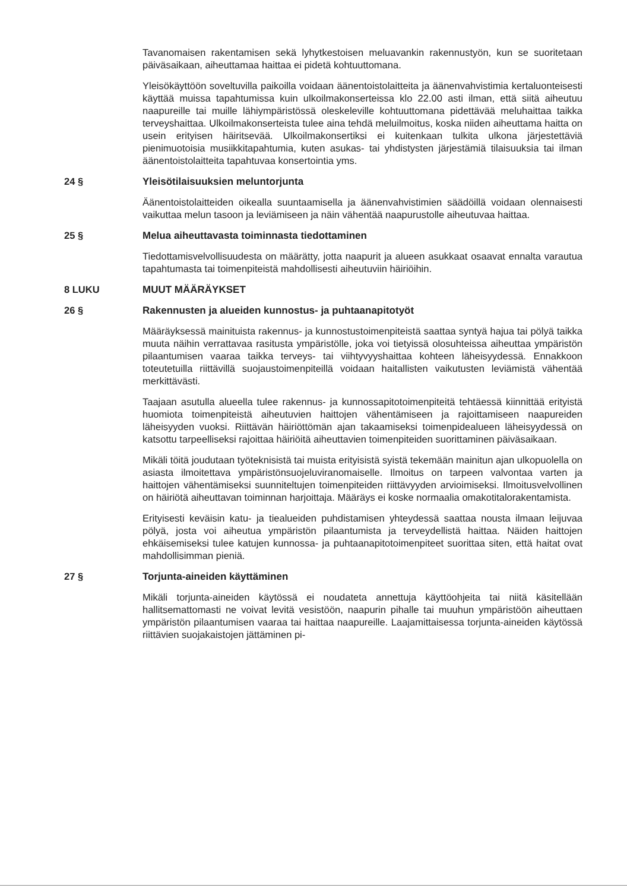Tavanomaisen rakentamisen sekä lyhytkestoisen meluavankin rakennustyön, kun se suoritetaan päiväsaikaan, aiheuttamaa haittaa ei pidetä kohtuuttomana.
Yleisökäyttöön soveltuvilla paikoilla voidaan äänentoistolaitteita ja äänenvahvistimia kertaluonteisesti käyttää muissa tapahtumissa kuin ulkoilmakonserteissa klo 22.00 asti ilman, että siitä aiheutuu naapureille tai muille lähiympäristössä oleskeleville kohtuuttomana pidettävää meluhaittaa taikka terveyshaittaa. Ulkoilmakonserteista tulee aina tehdä meluilmoitus, koska niiden aiheuttama haitta on usein erityisen häiritsevää. Ulkoilmakonsertiksi ei kuitenkaan tulkita ulkona järjestettäviä pienimuotoisia musiikkitapahtumia, kuten asukas- tai yhdistysten järjestämiä tilaisuuksia tai ilman äänentoistolaitteita tapahtuvaa konsertointia yms.
24 § Yleisötilaisuuksien meluntorjunta
Äänentoistolaitteiden oikealla suuntaamisella ja äänenvahvistimien säädöillä voidaan olennaisesti vaikuttaa melun tasoon ja leviämiseen ja näin vähentää naapurustolle aiheutuvaa haittaa.
25 § Melua aiheuttavasta toiminnasta tiedottaminen
Tiedottamisvelvollisuudesta on määrätty, jotta naapurit ja alueen asukkaat osaavat ennalta varautua tapahtumasta tai toimenpiteistä mahdollisesti aiheutuviin häiriöihin.
8 LUKU MUUT MÄÄRÄYKSET
26 § Rakennusten ja alueiden kunnostus- ja puhtaanapitotyöt
Määräyksessä mainituista rakennus- ja kunnostustoimenpiteistä saattaa syntyä hajua tai pölyä taikka muuta näihin verrattavaa rasitusta ympäristölle, joka voi tietyissä olosuhteissa aiheuttaa ympäristön pilaantumisen vaaraa taikka terveys- tai viihtyvyyshaittaa kohteen läheisyydessä. Ennakkoon toteutetuilla riittävillä suojaustoimenpiteillä voidaan haitallisten vaikutusten leviämistä vähentää merkittävästi.
Taajaan asutulla alueella tulee rakennus- ja kunnossapitotoimenpiteitä tehtäessä kiinnittää erityistä huomiota toimenpiteistä aiheutuvien haittojen vähentämiseen ja rajoittamiseen naapureiden läheisyyden vuoksi. Riittävän häiriöttömän ajan takaamiseksi toimenpidealueen läheisyydessä on katsottu tarpeelliseksi rajoittaa häiriöitä aiheuttavien toimenpiteiden suorittaminen päiväsaikaan.
Mikäli töitä joudutaan työteknisistä tai muista erityisistä syistä tekemään mainitun ajan ulkopuolella on asiasta ilmoitettava ympäristönsuojeluviranomaiselle. Ilmoitus on tarpeen valvontaa varten ja haittojen vähentämiseksi suunniteltujen toimenpiteiden riittävyyden arvioimiseksi. Ilmoitusvelvollinen on häiriötä aiheuttavan toiminnan harjoittaja. Määräys ei koske normaalia omakotitalorakentamista.
Erityisesti keväisin katu- ja tiealueiden puhdistamisen yhteydessä saattaa nousta ilmaan leijuvaa pölyä, josta voi aiheutua ympäristön pilaantumista ja terveydellistä haittaa. Näiden haittojen ehkäisemiseksi tulee katujen kunnossa- ja puhtaanapitotoimenpiteet suorittaa siten, että haitat ovat mahdollisimman pieniä.
27 § Torjunta-aineiden käyttäminen
Mikäli torjunta-aineiden käytössä ei noudateta annettuja käyttöohjeita tai niitä käsitellään hallitsemattomasti ne voivat levitä vesistöön, naapurin pihalle tai muuhun ympäristöön aiheuttaen ympäristön pilaantumisen vaaraa tai haittaa naapureille. Laajamittaisessa torjunta-aineiden käytössä riittävien suojakaistojen jättäminen pi-